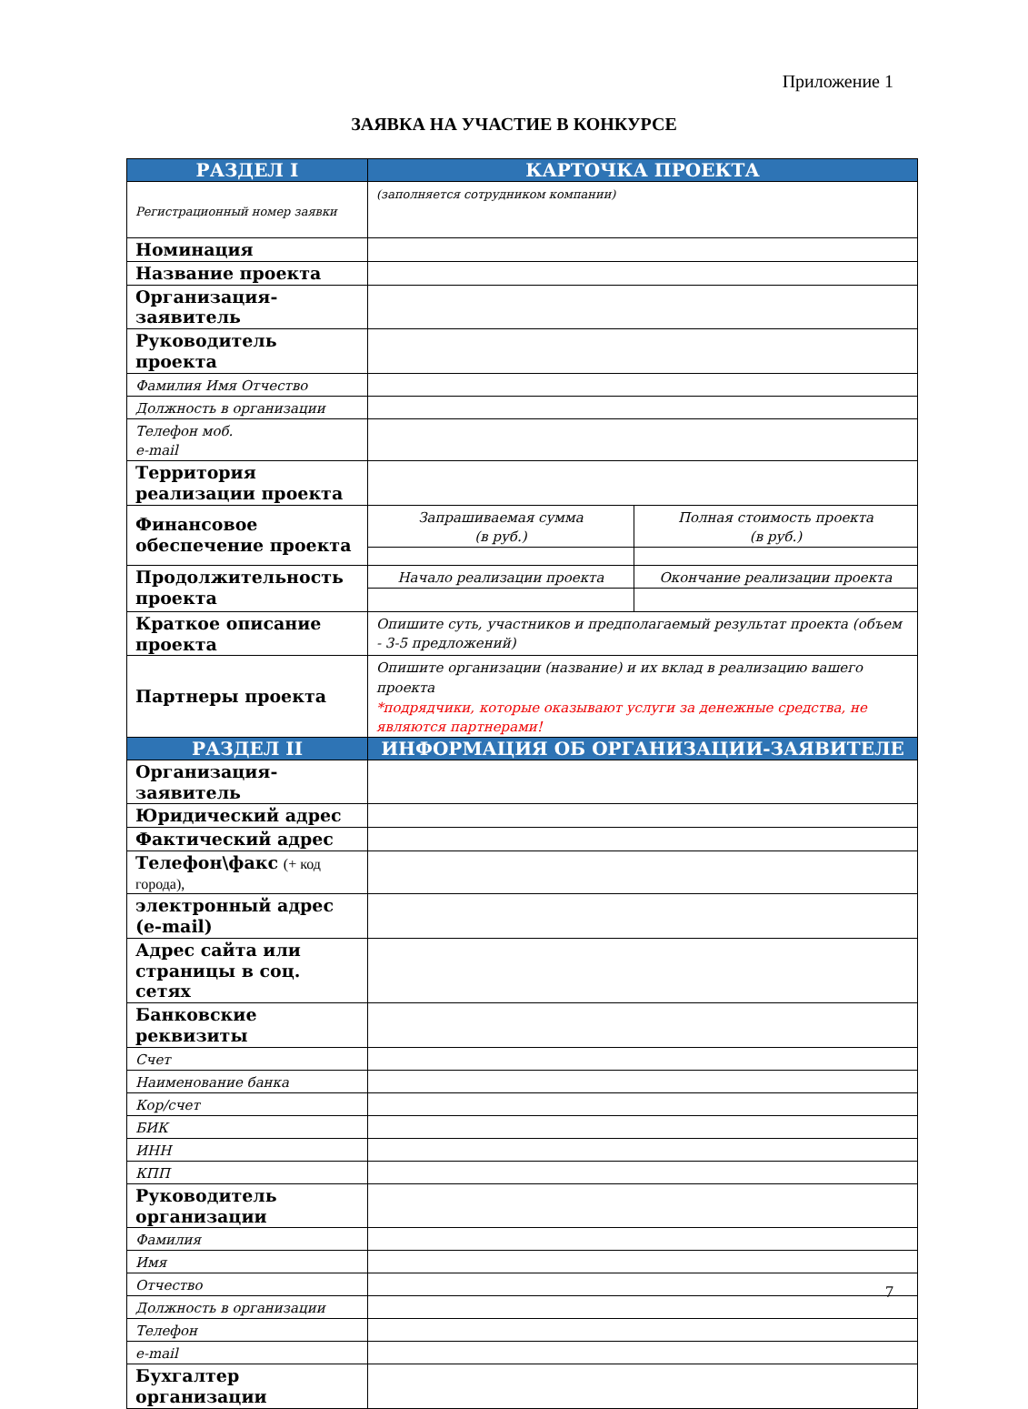Приложение 1
ЗАЯВКА НА УЧАСТИЕ В КОНКУРСЕ
| РАЗДЕЛ I | КАРТОЧКА ПРОЕКТА | |
| --- | --- | --- |
| Регистрационный номер заявки | (заполняется сотрудником компании) | |
| Номинация | | |
| Название проекта | | |
| Организация-заявитель | | |
| Руководитель проекта | | |
| Фамилия Имя Отчество | | |
| Должность в организации | | |
| Телефон моб. e-mail | | |
| Территория реализации проекта | | |
| Финансовое обеспечение проекта | Запрашиваемая сумма (в руб.) | Полная стоимость проекта (в руб.) |
| Продолжительность проекта | Начало реализации проекта | Окончание реализации проекта |
| Краткое описание проекта | Опишите суть, участников и предполагаемый результат проекта (объем - 3-5 предложений) | |
| Партнеры проекта | Опишите организации (название) и их вклад в реализацию вашего проекта *подрядчики, которые оказывают услуги за денежные средства, не являются партнерами! | |
| РАЗДЕЛ II | ИНФОРМАЦИЯ ОБ ОРГАНИЗАЦИИ-ЗАЯВИТЕЛЕ | |
| Организация-заявитель | | |
| Юридический адрес | | |
| Фактический адрес | | |
| Телефон\факс (+ код города), | | |
| электронный адрес (e-mail) | | |
| Адрес сайта или страницы в соц. сетях | | |
| Банковские реквизиты | | |
| Счет | | |
| Наименование банка | | |
| Кор/счет | | |
| БИК | | |
| ИНН | | |
| КПП | | |
| Руководитель организации | | |
| Фамилия | | |
| Имя | | |
| Отчество | | |
| Должность в организации | | |
| Телефон | | |
| e-mail | | |
| Бухгалтер организации | | |
7